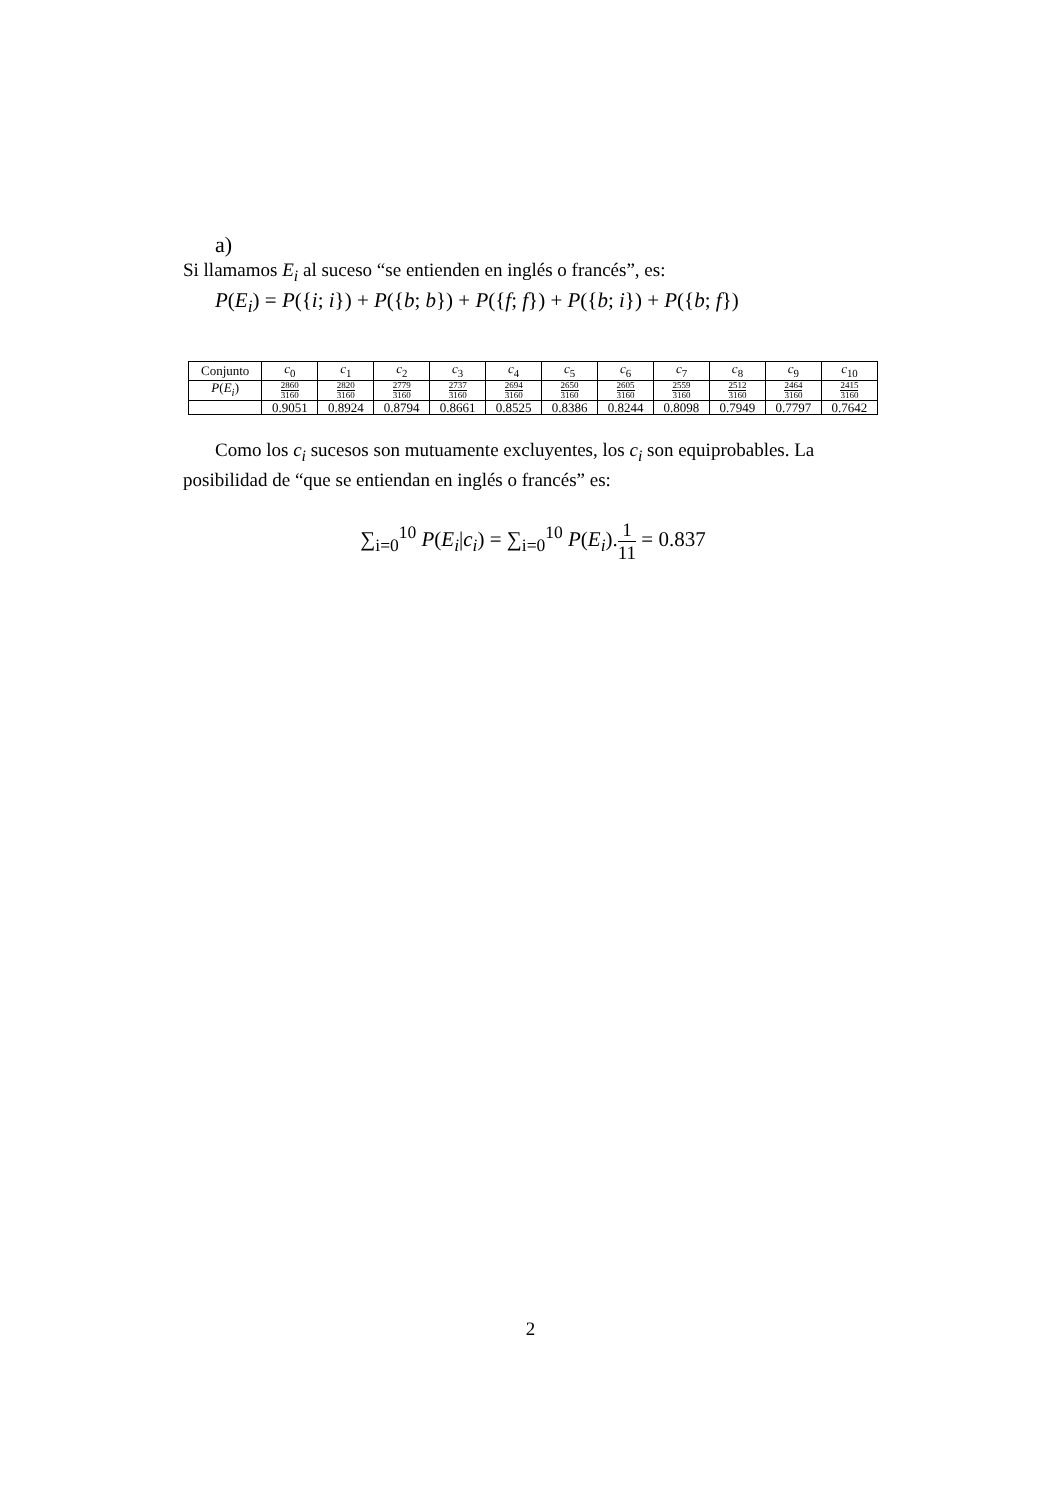a)
Si llamamos E<sub>i</sub> al suceso “se entienden en inglés o francés”, es:
P(E<sub>i</sub>) = P({i; i}) + P({b; b}) + P({f; f}) + P({b; i}) + P({b; f})
| Conjunto | c<sub>0</sub> | c<sub>1</sub> | c<sub>2</sub> | c<sub>3</sub> | c<sub>4</sub> | c<sub>5</sub> | c<sub>6</sub> | c<sub>7</sub> | c<sub>8</sub> | c<sub>9</sub> | c<sub>10</sub> |
| P ( E<sub>i</sub> ) | 2860 3160 | 2820 3160 | 2779 3160 | 2737 3160 | 2694 3160 | 2650 3160 | 2605 3160 | 2559 3160 | 2512 3160 | 2464 3160 | 2415 3160 |
| | 0.9051 | 0.8924 | 0.8794 | 0.8661 | 0.8525 | 0.8386 | 0.8244 | 0.8098 | 0.7949 | 0.7797 | 0.7642 |
Como los c<sub>i</sub> sucesos son mutuamente excluyentes, los c<sub>i</sub> son equiprobables. La posibilidad de “que se entiendan en inglés o francés” es:
∑<sub>i=0</sub><sup>10</sup> P(E<sub>i</sub>|c<sub>i</sub>) = ∑<sub>i=0</sub><sup>10</sup> P(E<sub>i</sub>).1 11 = 0.837
2